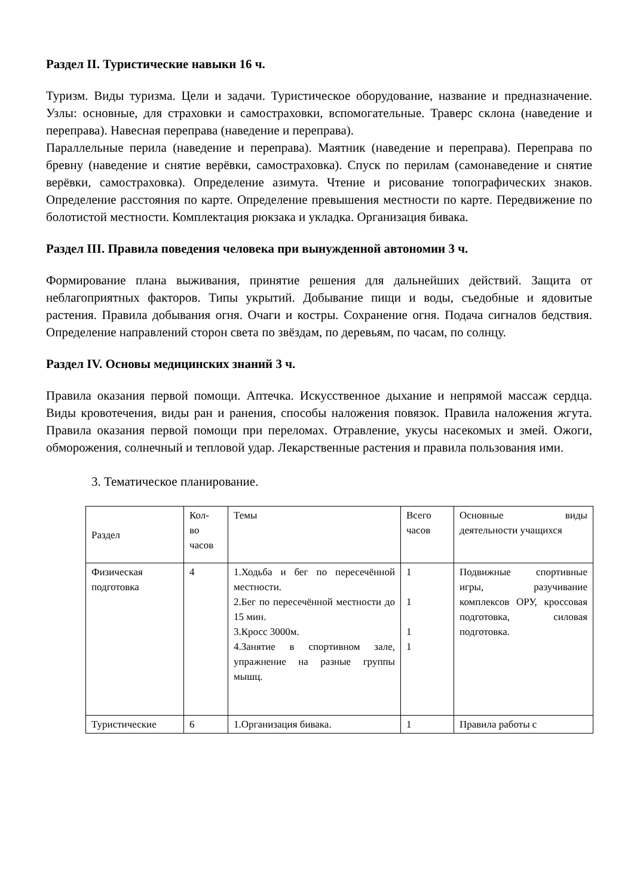Раздел II. Туристические навыки 16 ч.
Туризм. Виды туризма. Цели и задачи. Туристическое оборудование, название и предназначение. Узлы: основные, для страховки и самостраховки, вспомогательные. Траверс склона (наведение и переправа). Навесная переправа (наведение и переправа).
Параллельные перила (наведение и переправа). Маятник (наведение и переправа). Переправа по бревну (наведение и снятие верёвки, самостраховка). Спуск по перилам (самонаведение и снятие верёвки, самостраховка). Определение азимута. Чтение и рисование топографических знаков. Определение расстояния по карте. Определение превышения местности по карте. Передвижение по болотистой местности. Комплектация рюкзака и укладка. Организация бивака.
Раздел III. Правила поведения человека при вынужденной автономии 3 ч.
Формирование плана выживания, принятие решения для дальнейших действий. Защита от неблагоприятных факторов. Типы укрытий. Добывание пищи и воды, съедобные и ядовитые растения. Правила добывания огня. Очаги и костры. Сохранение огня. Подача сигналов бедствия. Определение направлений сторон света по звёздам, по деревьям, по часам, по солнцу.
Раздел IV. Основы медицинских знаний 3 ч.
Правила оказания первой помощи. Аптечка. Искусственное дыхание и непрямой массаж сердца. Виды кровотечения, виды ран и ранения, способы наложения повязок. Правила наложения жгута. Правила оказания первой помощи при переломах. Отравление, укусы насекомых и змей. Ожоги, обморожения, солнечный и тепловой удар. Лекарственные растения и правила пользования ими.
3. Тематическое планирование.
| Раздел | Кол- во часов | Темы | Всего часов | Основные виды деятельности учащихся |
| Физическая подготовка | 4 | 1.Ходьба и бег по пересечённой местности. 2.Бег по пересечённой местности до 15 мин. 3.Кросс 3000м. 4.Занятие в спортивном зале, упражнение на разные группы мышц. | 1 1 1 1 | Подвижные спортивные игры, разучивание комплексов ОРУ, кроссовая подготовка, силовая подготовка. |
| Туристические | 6 | 1.Организация бивака. | 1 | Правила работы с |